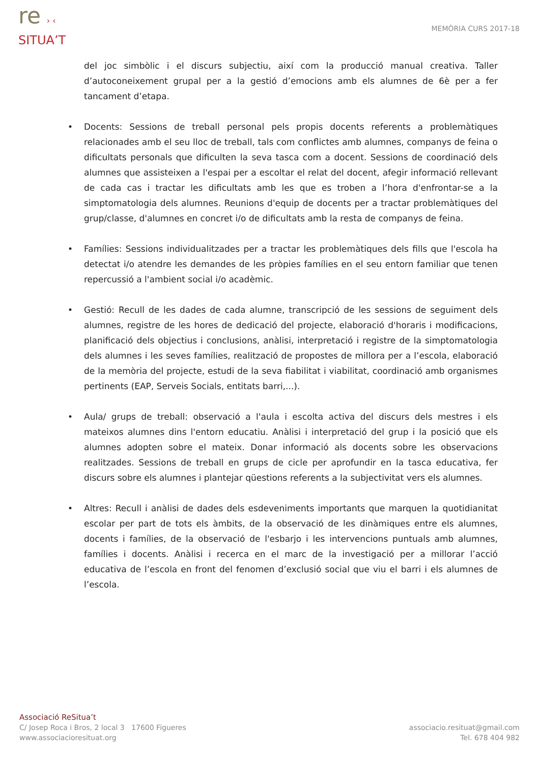re › ‹
SITUA’T
MEMÒRIA CURS 2017-18
del joc simbòlic i el discurs subjectiu, així com la producció manual creativa. Taller d’autoconeixement grupal per a la gestió d’emocions amb els alumnes de 6è per a fer tancament d’etapa.
• Docents: Sessions de treball personal pels propis docents referents a problemàtiques relacionades amb el seu lloc de treball, tals com conflictes amb alumnes, companys de feina o dificultats personals que dificulten la seva tasca com a docent. Sessions de coordinació dels alumnes que assisteixen a l'espai per a escoltar el relat del docent, afegir informació rellevant de cada cas i tractar les dificultats amb les que es troben a l’hora d'enfrontar-se a la simptomatologia dels alumnes. Reunions d'equip de docents per a tractar problemàtiques del grup/classe, d'alumnes en concret i/o de dificultats amb la resta de companys de feina.
• Famílies: Sessions individualitzades per a tractar les problemàtiques dels fills que l'escola ha detectat i/o atendre les demandes de les pròpies famílies en el seu entorn familiar que tenen repercussió a l'ambient social i/o acadèmic.
• Gestió: Recull de les dades de cada alumne, transcripció de les sessions de seguiment dels alumnes, registre de les hores de dedicació del projecte, elaboració d'horaris i modificacions, planificació dels objectius i conclusions, anàlisi, interpretació i registre de la simptomatologia dels alumnes i les seves famílies, realització de propostes de millora per a l’escola, elaboració de la memòria del projecte, estudi de la seva fiabilitat i viabilitat, coordinació amb organismes pertinents (EAP, Serveis Socials, entitats barri,...).
• Aula/ grups de treball: observació a l'aula i escolta activa del discurs dels mestres i els mateixos alumnes dins l'entorn educatiu. Anàlisi i interpretació del grup i la posició que els alumnes adopten sobre el mateix. Donar informació als docents sobre les observacions realitzades. Sessions de treball en grups de cicle per aprofundir en la tasca educativa, fer discurs sobre els alumnes i plantejar qüestions referents a la subjectivitat vers els alumnes.
• Altres: Recull i anàlisi de dades dels esdeveniments importants que marquen la quotidianitat escolar per part de tots els àmbits, de la observació de les dinàmiques entre els alumnes, docents i famílies, de la observació de l'esbarjo i les intervencions puntuals amb alumnes, famílies i docents. Anàlisi i recerca en el marc de la investigació per a millorar l’acció educativa de l’escola en front del fenomen d’exclusió social que viu el barri i els alumnes de l’escola.
Associació ReSitua’t
C/ Josep Roca i Bros, 2 local 3 17600 Figueres
www.associacioresituat.org
associacio.resituat@gmail.com
Tel. 678 404 982